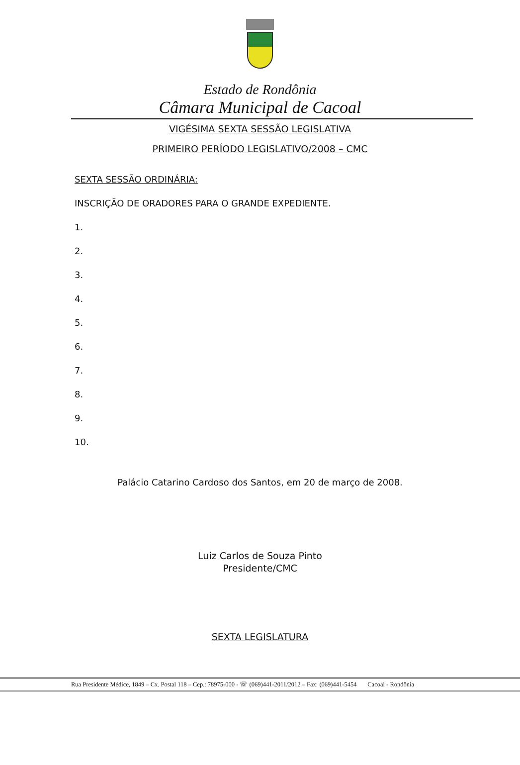Estado de Rondônia
Câmara Municipal de Cacoal
VIGÉSIMA SEXTA SESSÃO LEGISLATIVA
PRIMEIRO PERÍODO LEGISLATIVO/2008 – CMC
SEXTA SESSÃO ORDINÁRIA:
INSCRIÇÃO DE ORADORES PARA O GRANDE EXPEDIENTE.
1.
2.
3.
4.
5.
6.
7.
8.
9.
10.
Palácio Catarino Cardoso dos Santos, em 20 de março de 2008.
Luiz Carlos de Souza Pinto
Presidente/CMC
SEXTA LEGISLATURA
Rua Presidente Médice, 1849 – Cx. Postal 118 – Cep.: 78975-000 - ☏ (069)441-2011/2012 – Fax: (069)441-5454 Cacoal - Rondônia